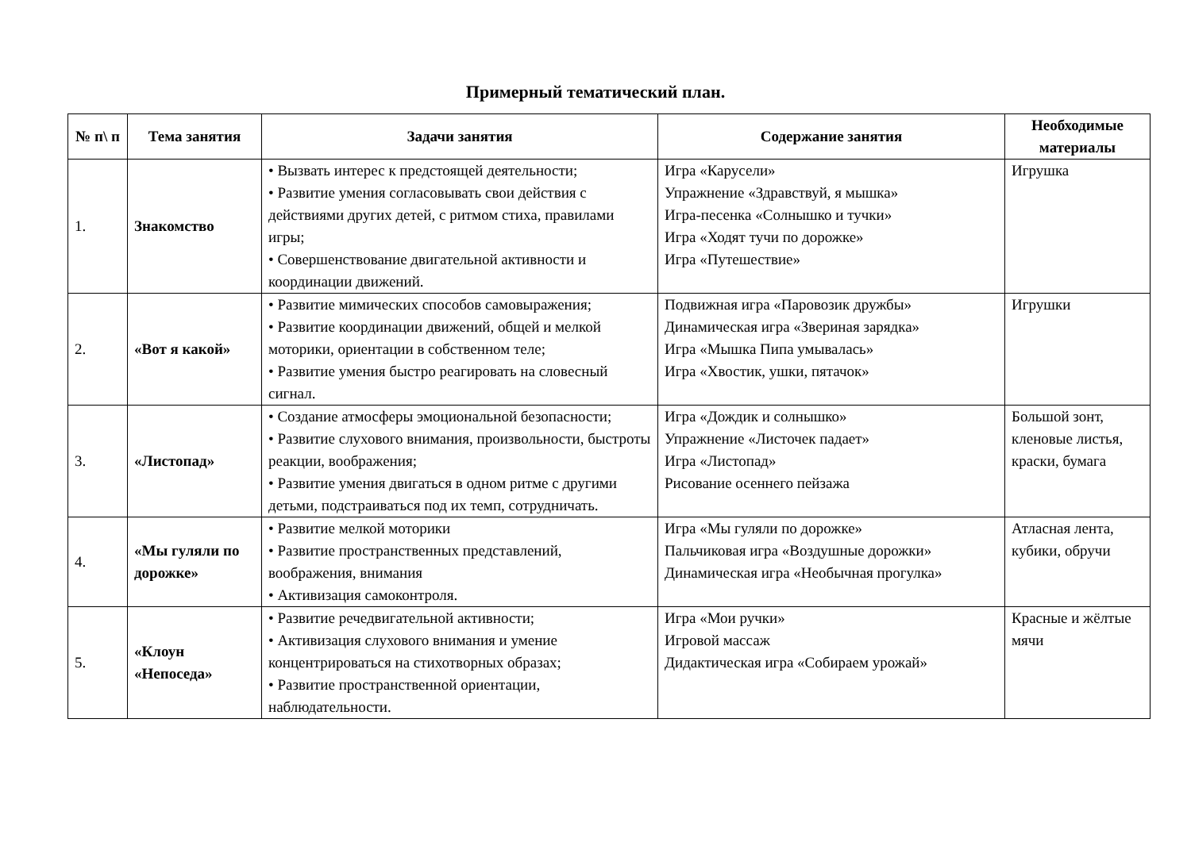Примерный тематический план.
| № п\ п | Тема занятия | Задачи занятия | Содержание занятия | Необходимые материалы |
| --- | --- | --- | --- | --- |
| 1. | Знакомство | • Вызвать интерес к предстоящей деятельности; • Развитие умения согласовывать свои действия с действиями других детей, с ритмом стиха, правилами игры; • Совершенствование двигательной активности и координации движений. | Игра «Карусели» Упражнение «Здравствуй, я мышка» Игра-песенка «Солнышко и тучки» Игра «Ходят тучи по дорожке» Игра «Путешествие» | Игрушка |
| 2. | «Вот я какой» | • Развитие мимических способов самовыражения; • Развитие координации движений, общей и мелкой моторики, ориентации в собственном теле; • Развитие умения быстро реагировать на словесный сигнал. | Подвижная игра «Паровозик дружбы» Динамическая игра «Звериная зарядка» Игра «Мышка Пипа умывалась» Игра «Хвостик, ушки, пятачок» | Игрушки |
| 3. | «Листопад» | • Создание атмосферы эмоциональной безопасности; • Развитие слухового внимания, произвольности, быстроты реакции, воображения; • Развитие умения двигаться в одном ритме с другими детьми, подстраиваться под их темп, сотрудничать. | Игра «Дождик и солнышко» Упражнение «Листочек падает» Игра «Листопад» Рисование осеннего пейзажа | Большой зонт, кленовые листья, краски, бумага |
| 4. | «Мы гуляли по дорожке» | • Развитие мелкой моторики • Развитие пространственных представлений, воображения, внимания • Активизация самоконтроля. | Игра «Мы гуляли по дорожке» Пальчиковая игра «Воздушные дорожки» Динамическая игра «Необычная прогулка» | Атласная лента, кубики, обручи |
| 5. | «Клоун «Непоседа» | • Развитие речедвигательной активности; • Активизация слухового внимания и умение концентрироваться на стихотворных образах; • Развитие пространственной ориентации, наблюдательности. | Игра «Мои ручки» Игровой массаж Дидактическая игра «Собираем урожай» | Красные и жёлтые мячи |